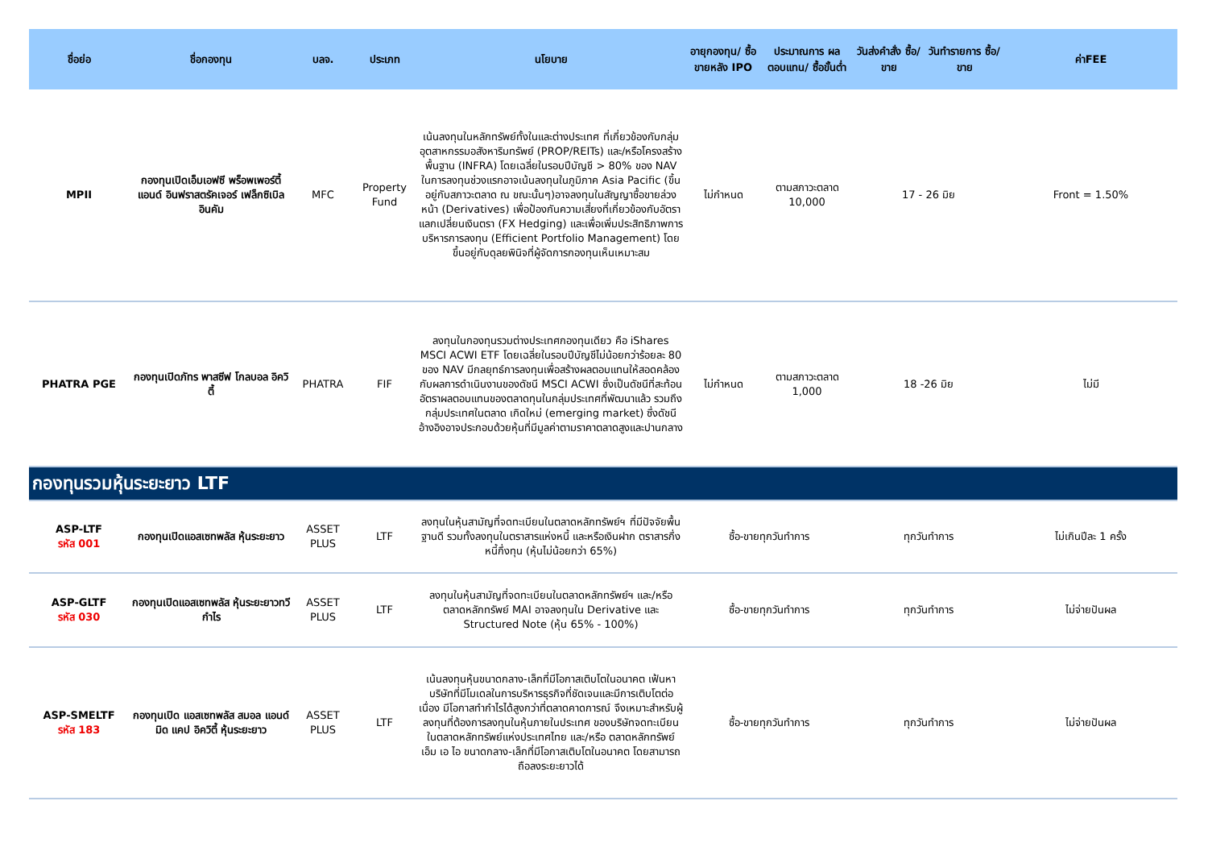| ชื่อย่อ | ชื่อกองทุน | บลจ. | ประเภท | นโยบาย | อายุกองทุน/ ซื้อขายหลัง IPO | ประมาณการ ผลตอบแทน/ ซื้อขั้นต่ำ | วันส่งคำสั่ง ซื้อ/ขาย | วันทำรายการ ซื้อ/ขาย | ค่าFEE |
| --- | --- | --- | --- | --- | --- | --- | --- | --- | --- |
| MPII | กองทุนเปิดเอ็มเอฟซี พร็อพเพอร์ตี้ แอนด์ อินฟราสตรัคเจอร์ เฟล็กซิเบิล อินคัม | MFC | Property Fund | เน้นลงทุนในหลักทรัพย์ทั้งในและต่างประเทศ ที่เกี่ยวข้องกับกลุ่มอุตสาหกรรมอสังหาริมทรัพย์ (PROP/REITs) และ/หรือโครงสร้างพื้นฐาน (INFRA) โดยเฉลี่ยในรอบปีบัญชี > 80% ของ NAV ในการลงทุนช่วงแรกอาจเน้นลงทุนในภูมิภาค Asia Pacific (ขึ้นอยู่กับสภาวะตลาด ณ ขณะนั้นๆ)อาจลงทุนในสัญญาซื้อขายล่วงหน้า (Derivatives) เพื่อป้องกันความเสี่ยงที่เกี่ยวข้องกับอัตราแลกเปลี่ยนเงินตรา (FX Hedging) และเพื่อเพิ่มประสิทธิภาพการบริหารการลงทุน (Efficient Portfolio Management) โดยขึ้นอยู่กับดุลยพินิจที่ผู้จัดการกองทุนเห็นเหมาะสม | ไม่กำหนด | ตามสภาวะตลาด 10,000 | 17 - 26 มิย | | Front = 1.50% |
| PHATRA PGE | กองทุนเปิดภัทร พาสซีฟ โกลบอล อิควิตี้ | PHATRA | FIF | ลงทุนในกองทุนรวมต่างประเทศกองทุนเดียว คือ iShares MSCI ACWI ETF โดยเฉลี่ยในรอบปีบัญชีไม่น้อยกว่าร้อยละ 80 ของ NAV มีกลยุทธ์การลงทุนเพื่อสร้างผลตอบแทนให้สอดคล้องกับผลการดำเนินงานของดัชนี MSCI ACWI ซึ่งเป็นดัชนีที่สะท้อนอัตราผลตอบแทนของตลาดทุนในกลุ่มประเทศที่พัฒนาแล้ว รวมถึงกลุ่มประเทศในตลาด เกิดใหม่ (emerging market) ซึ่งดัชนีอ้างอิงอาจประกอบด้วยหุ้นที่มีมูลค่าตามราคาตลาดสูงและปานกลาง | ไม่กำหนด | ตามสภาวะตลาด 1,000 | 18 -26 มิย | | ไม่มี |
| กองทุนรวมหุ้นระยะยาว LTF | | | | | | | | | |
| ASP-LTF รหัส 001 | กองทุนเปิดแอสเซทพลัส หุ้นระยะยาว | ASSET PLUS | LTF | ลงทุนในหุ้นสามัญที่จดทะเบียนในตลาดหลักทรัพย์ฯ ที่มีปัจจัยพื้นฐานดี รวมทั้งลงทุนในตราสารแห่งหนี้ และหรือเงินฝาก ตราสารกึ่งหนี้กึ่งทุน (หุ้นไม่น้อยกว่า 65%) | ซื้อ-ขายทุกวันทำการ | | ทุกวันทำการ | | ไม่เกินปีละ 1 ครั้ง |
| ASP-GLTF รหัส 030 | กองทุนเปิดแอสเซทพลัส หุ้นระยะยาวทวีกำไร | ASSET PLUS | LTF | ลงทุนในหุ้นสามัญที่จดทะเบียนในตลาดหลักทรัพย์ฯ และ/หรือตลาดหลักทรัพย์ MAI อาจลงทุนใน Derivative และ Structured Note (หุ้น 65% - 100%) | ซื้อ-ขายทุกวันทำการ | | ทุกวันทำการ | | ไม่จ่ายปันผล |
| ASP-SMELTF รหัส 183 | กองทุนเปิด แอสเซทพลัส สมอล แอนด์ มิด แคป อิควิตี้ หุ้นระยะยาว | ASSET PLUS | LTF | เน้นลงทุนหุ้นขนาดกลาง-เล็กที่มีโอกาสเติบโตในอนาคต เฟ้นหาบริษัทที่มีโมเดลในการบริหารธุรกิจที่ชัดเจนและมีการเติบโตต่อเนื่อง มีโอกาสทำกำไรได้สูงกว่าที่ตลาดคาดการณ์ จึงเหมาะสำหรับผู้ลงทุนที่ต้องการลงทุนในหุ้นภายในประเทศ ของบริษัทจดทะเบียนในตลาดหลักทรัพย์แห่งประเทศไทย และ/หรือ ตลาดหลักทรัพย์ เอ็ม เอ ไอ ขนาดกลาง-เล็กที่มีโอกาสเติบโตในอนาคต โดยสามารถถือลงระยะยาวได้ | ซื้อ-ขายทุกวันทำการ | | ทุกวันทำการ | | ไม่จ่ายปันผล |